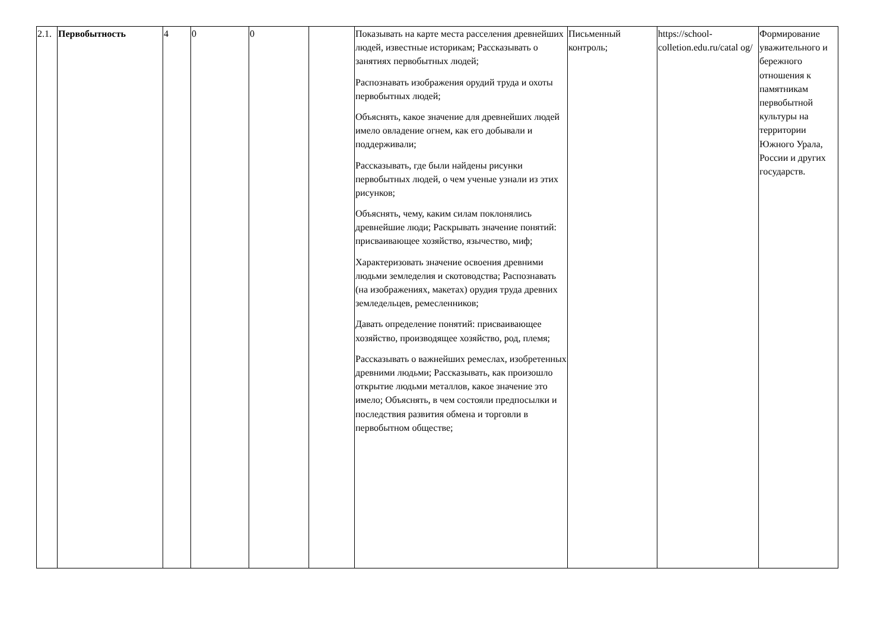| 2.1. | Первобытность | 4 | 0 | 0 | | Показывать на карте места расселения древнейших людей, известные историкам; Рассказывать о занятиях первобытных людей; Распознавать изображения орудий труда и охоты первобытных людей; Объяснять, какое значение для древнейших людей имело овладение огнем, как его добывали и поддерживали; Рассказывать, где были найдены рисунки первобытных людей, о чем ученые узнали из этих рисунков; Объяснять, чему, каким силам поклонялись древнейшие люди; Раскрывать значение понятий: присваивающее хозяйство, язычество, миф; Характеризовать значение освоения древними людьми земледелия и скотоводства; Распознавать (на изображениях, макетах) орудия труда древних земледельцев, ремесленников; Давать определение понятий: присваивающее хозяйство, производящее хозяйство, род, племя; Рассказывать о важнейших ремеслах, изобретенных древними людьми; Рассказывать, как произошло открытие людьми металлов, какое значение это имело; Объяснять, в чем состояли предпосылки и последствия развития обмена и торговли в первобытном обществе; | Письменный контроль; | https://school-colletion.edu.ru/catal og/ | Формирование уважительного и бережного отношения к памятникам первобытной культуры на территории Южного Урала, России и других государств. |